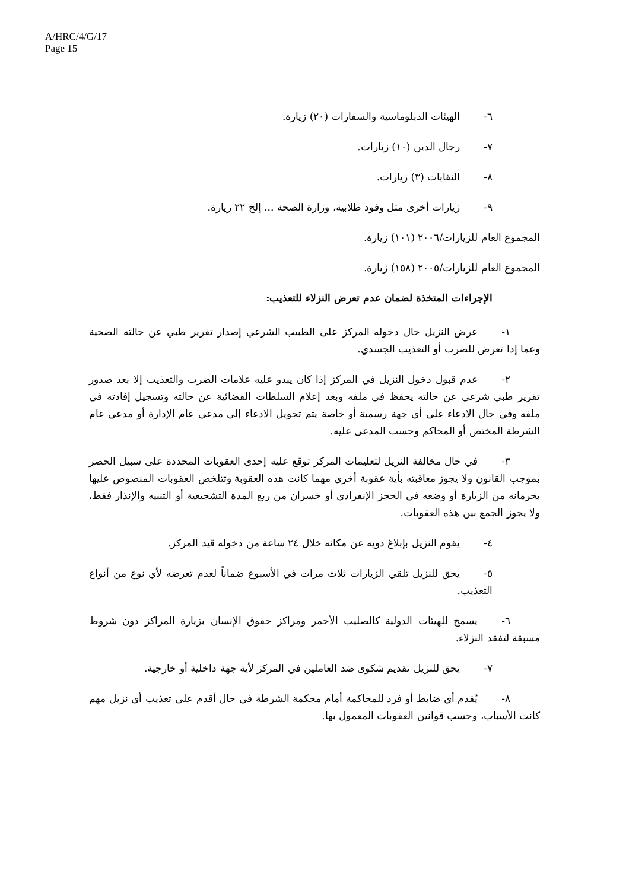A/HRC/4/G/17
Page 15
٦- الهيئات الدبلوماسية والسفارات (٢٠) زيارة.
٧- رجال الدين (١٠) زيارات.
٨- النقابات (٣) زيارات.
٩- زيارات أخرى مثل وفود طلابية، وزارة الصحة ... إلخ ٢٢ زيارة.
المجموع العام للزيارات/٢٠٠٦ (١٠١) زيارة.
المجموع العام للزيارات/٢٠٠٥ (١٥٨) زيارة.
الإجراءات المتخذة لضمان عدم تعرض النزلاء للتعذيب:
١- عرض النزيل حال دخوله المركز على الطبيب الشرعي إصدار تقرير طبي عن حالته الصحية وعما إذا تعرض للضرب أو التعذيب الجسدي.
٢- عدم قبول دخول النزيل في المركز إذا كان يبدو عليه علامات الضرب والتعذيب إلا بعد صدور تقرير طبي شرعي عن حالته يحفظ في ملفه وبعد إعلام السلطات القضائية عن حالته وتسجيل إفادته في ملفه وفي حال الادعاء على أي جهة رسمية أو خاصة يتم تحويل الادعاء إلى مدعي عام الإدارة أو مدعي عام الشرطة المختص أو المحاكم وحسب المدعى عليه.
٣- في حال مخالفة النزيل لتعليمات المركز توقع عليه إحدى العقوبات المحددة على سبيل الحصر بموجب القانون ولا يجوز معاقبته بأية عقوبة أخرى مهما كانت هذه العقوبة وتتلخص العقوبات المنصوص عليها بحرمانه من الزيارة أو وضعه في الحجز الإنفرادي أو خسران من ربع المدة التشجيعية أو التنبيه والإنذار فقط، ولا يجوز الجمع بين هذه العقوبات.
٤- يقوم النزيل بإبلاغ ذويه عن مكانه خلال ٢٤ ساعة من دخوله قيد المركز.
٥- يحق للنزيل تلقي الزيارات ثلاث مرات في الأسبوع ضماناً لعدم تعرضه لأي نوع من أنواع التعذيب.
٦- يسمح للهيئات الدولية كالصليب الأحمر ومراكز حقوق الإنسان بزيارة المراكز دون شروط مسبقة لتفقد النزلاء.
٧- يحق للنزيل تقديم شكوى ضد العاملين في المركز لأية جهة داخلية أو خارجية.
٨- يُقدم أي ضابط أو فرد للمحاكمة أمام محكمة الشرطة في حال أقدم على تعذيب أي نزيل مهم كانت الأسباب، وحسب قوانين العقوبات المعمول بها.